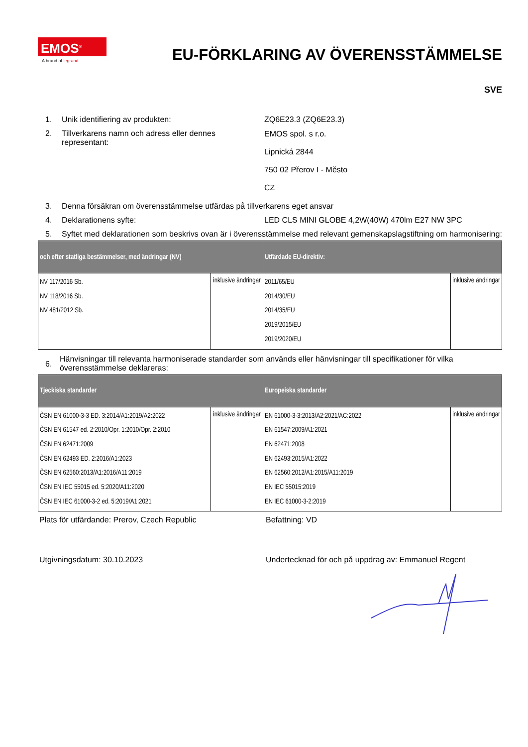EMOS<sup>®</sup>
A brand of legrand
EU-FÖRKLARING AV ÖVERENSSTÄMMELSE
SVE
1. Unik identifiering av produkten: ZQ6E23.3 (ZQ6E23.3)
2. Tillverkarens namn och adress eller dennes representant:
EMOS spol. s r.o.
Lipnická 2844
750 02 Přerov I - Město
CZ
3. Denna försäkran om överensstämmelse utfärdas på tillverkarens eget ansvar
4. Deklarationens syfte: LED CLS MINI GLOBE 4,2W(40W) 470lm E27 NW 3PC
5. Syftet med deklarationen som beskrivs ovan är i överensstämmelse med relevant gemenskapslagstiftning om harmonisering:
| och efter statliga bestämmelser, med ändringar (NV) | | Utfärdade EU-direktiv: | |
| --- | --- | --- | --- |
| NV 117/2016 Sb. NV 118/2016 Sb. NV 481/2012 Sb. | inklusive ändringar | 2011/65/EU 2014/30/EU 2014/35/EU 2019/2015/EU 2019/2020/EU | inklusive ändringar |
6.
Hänvisningar till relevanta harmoniserade standarder som används eller hänvisningar till specifikationer för vilka överensstämmelse deklareras:
| Tjeckiska standarder | | Europeiska standarder | |
| --- | --- | --- | --- |
| ČSN EN 61000-3-3 ED. 3:2014/A1:2019/A2:2022 ČSN EN 61547 ed. 2:2010/Opr. 1:2010/Opr. 2:2010 ČSN EN 62471:2009 ČSN EN 62493 ED. 2:2016/A1:2023 ČSN EN 62560:2013/A1:2016/A11:2019 ČSN EN IEC 55015 ed. 5:2020/A11:2020 ČSN EN IEC 61000-3-2 ed. 5:2019/A1:2021 | inklusive ändringar | EN 61000-3-3:2013/A2:2021/AC:2022 EN 61547:2009/A1:2021 EN 62471:2008 EN 62493:2015/A1:2022 EN 62560:2012/A1:2015/A11:2019 EN IEC 55015:2019 EN IEC 61000-3-2:2019 | inklusive ändringar |
Plats för utfärdande: Prerov, Czech Republic Befattning: VD
Utgivningsdatum: 30.10.2023 Undertecknad för och på uppdrag av: Emmanuel Regent